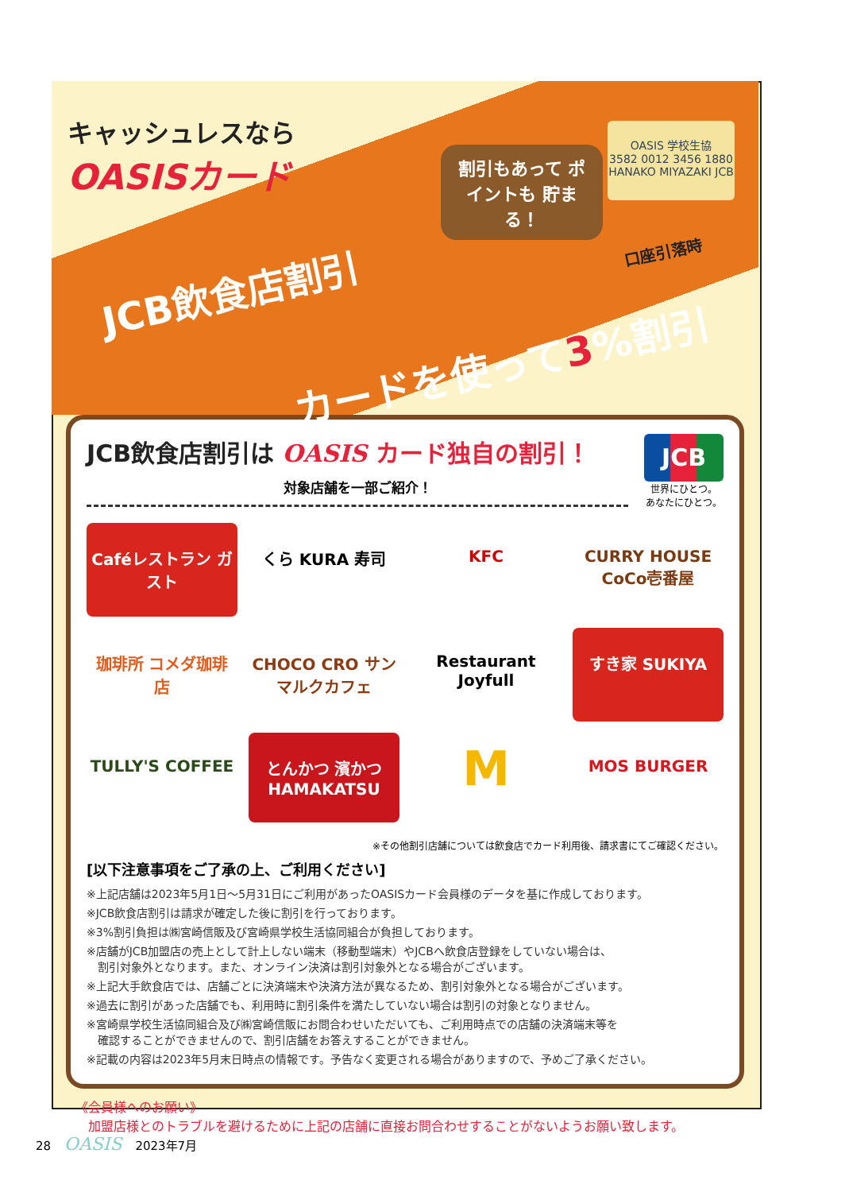キャッシュレスなら
OASISカード
割引もあって ポイントも 貯まる！
OASIS 学校生協
3582 0012 3456 1880
HANAKO MIYAZAKI JCB
JCB飲食店割引
口座引落時
カードを使って3%割引
JCB
世界にひとつ。
あなたにひとつ。
JCB飲食店割引は OASIS カード独自の割引！
対象店舗を一部ご紹介！
Caféレストラン ガスト
くら KURA 寿司
KFC
CURRY HOUSE CoCo壱番屋
珈琲所 コメダ珈琲店
CHOCO CRO サンマルクカフェ
Restaurant Joyfull
すき家 SUKIYA
TULLY'S COFFEE
とんかつ 濱かつ HAMAKATSU
M
MOS BURGER
※その他割引店舗については飲食店でカード利用後、請求書にてご確認ください。
[以下注意事項をご了承の上、ご利用ください]
※上記店舗は2023年5月1日〜5月31日にご利用があったOASISカード会員様のデータを基に作成しております。
※JCB飲食店割引は請求が確定した後に割引を行っております。
※3%割引負担は㈱宮崎信販及び宮崎県学校生活協同組合が負担しております。
※店舗がJCB加盟店の売上として計上しない端末（移動型端末）やJCBへ飲食店登録をしていない場合は、
　割引対象外となります。また、オンライン決済は割引対象外となる場合がございます。
※上記大手飲食店では、店舗ごとに決済端末や決済方法が異なるため、割引対象外となる場合がございます。
※過去に割引があった店舗でも、利用時に割引条件を満たしていない場合は割引の対象となりません。
※宮崎県学校生活協同組合及び㈱宮崎信販にお問合わせいただいても、ご利用時点での店舗の決済端末等を
　確認することができませんので、割引店舗をお答えすることができません。
※記載の内容は2023年5月末日時点の情報です。予告なく変更される場合がありますので、予めご了承ください。
《会員様へのお願い》
　加盟店様とのトラブルを避けるために上記の店舗に直接お問合わせすることがないようお願い致します。
28 OASIS 2023年7月